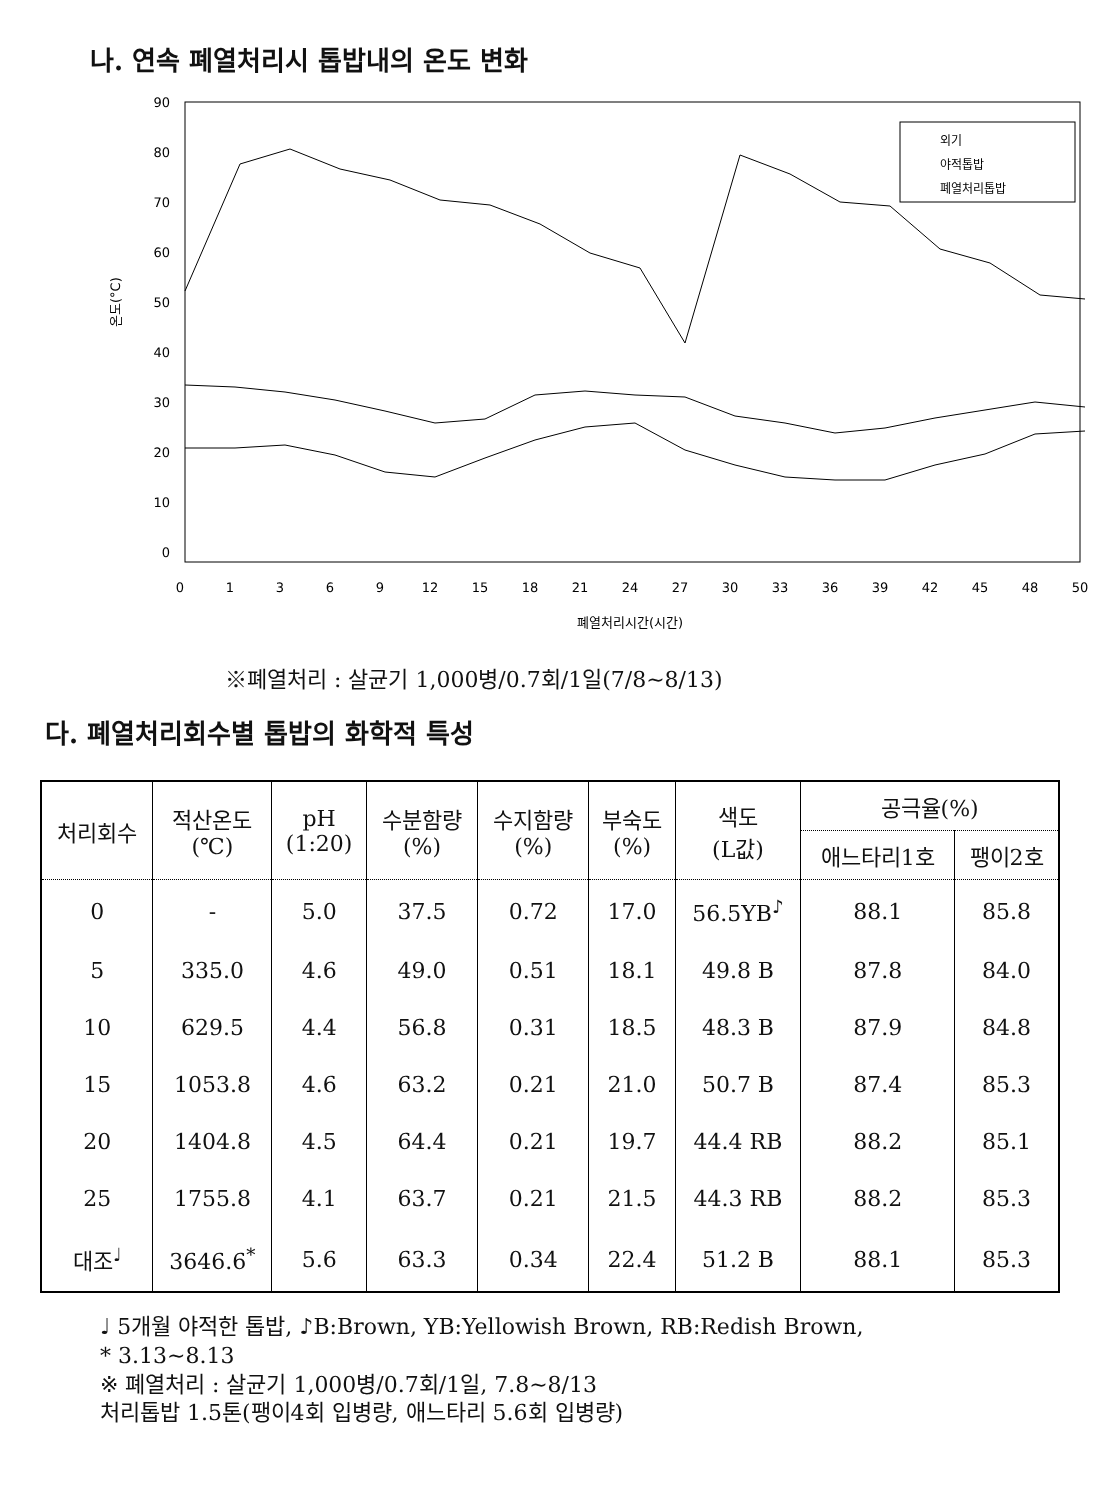나. 연속 폐열처리시 톱밥내의 온도 변화
90
80
70
60
50
40
30
20
10
0
0
1
3
6
9
12
15
18
21
24
27
30
33
36
39
42
45
48
50
폐열처리시간(시간)
온도(°C)
외기
야적톱밥
폐열처리톱밥
※폐열처리 : 살균기 1,000병/0.7회/1일(7/8~8/13)
다. 폐열처리회수별 톱밥의 화학적 특성
| 처리회수 | 적산온도 (℃) | pH (1:20) | 수분함량 (%) | 수지함량 (%) | 부숙도 (%) | 색도 (L값) | 공극율(%) | |
| --- | --- | --- | --- | --- | --- | --- | --- | --- |
| | | | | | | | 애느타리1호 | 팽이2호 |
| 0 | - | 5.0 | 37.5 | 0.72 | 17.0 | 56.5YB<sup>♪</sup> | 88.1 | 85.8 |
| 5 | 335.0 | 4.6 | 49.0 | 0.51 | 18.1 | 49.8 B | 87.8 | 84.0 |
| 10 | 629.5 | 4.4 | 56.8 | 0.31 | 18.5 | 48.3 B | 87.9 | 84.8 |
| 15 | 1053.8 | 4.6 | 63.2 | 0.21 | 21.0 | 50.7 B | 87.4 | 85.3 |
| 20 | 1404.8 | 4.5 | 64.4 | 0.21 | 19.7 | 44.4 RB | 88.2 | 85.1 |
| 25 | 1755.8 | 4.1 | 63.7 | 0.21 | 21.5 | 44.3 RB | 88.2 | 85.3 |
| 대조<sup>♩</sup> | 3646.6<sup>*</sup> | 5.6 | 63.3 | 0.34 | 22.4 | 51.2 B | 88.1 | 85.3 |
♩ 5개월 야적한 톱밥, ♪B:Brown, YB:Yellowish Brown, RB:Redish Brown,
* 3.13~8.13
※ 폐열처리 : 살균기 1,000병/0.7회/1일, 7.8~8/13
처리톱밥 1.5톤(팽이4회 입병량, 애느타리 5.6회 입병량)